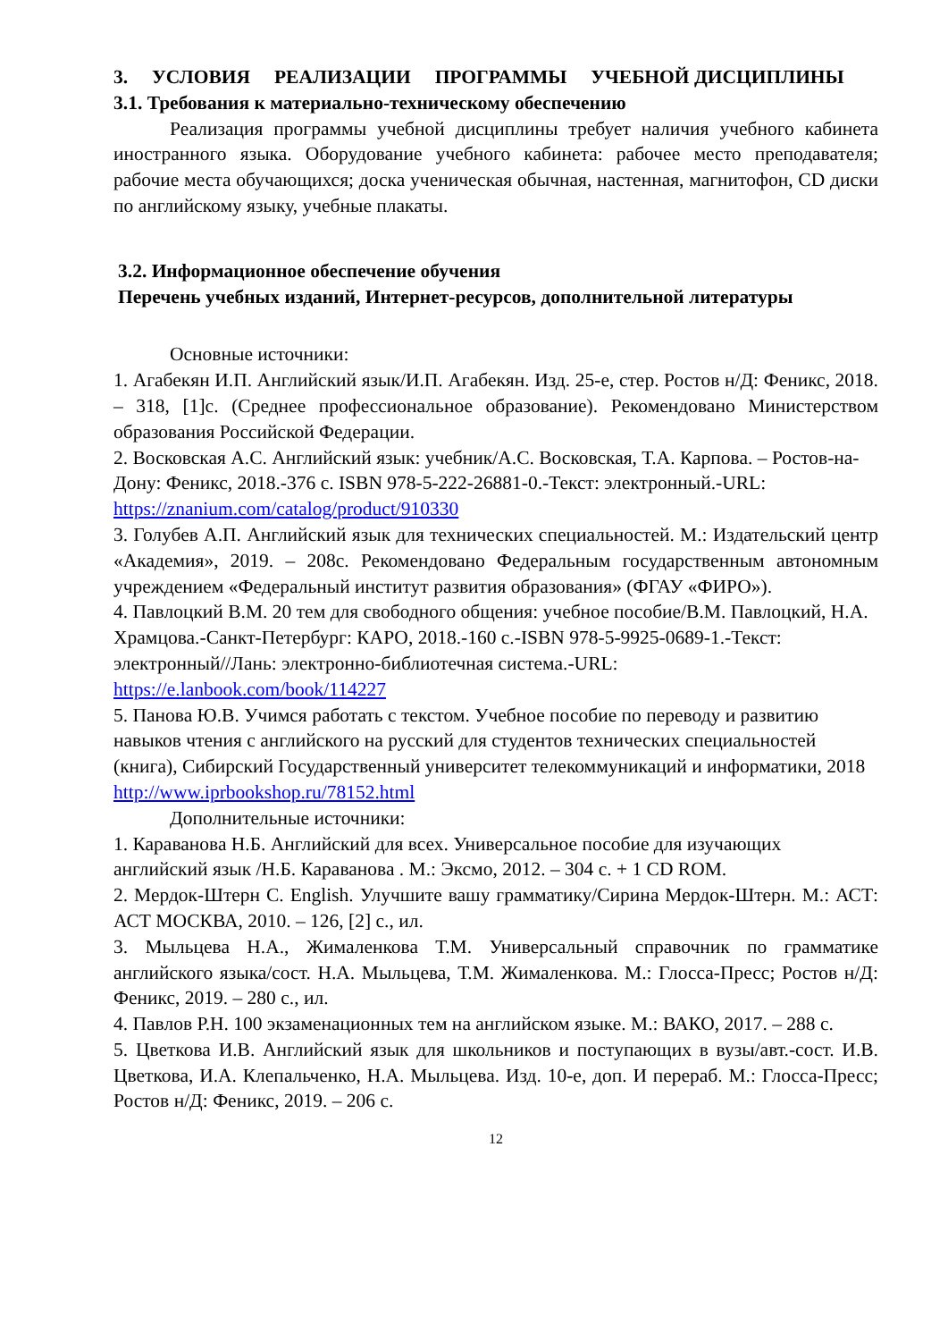3. УСЛОВИЯ РЕАЛИЗАЦИИ ПРОГРАММЫ УЧЕБНОЙ ДИСЦИПЛИНЫ
3.1. Требования к материально-техническому обеспечению
Реализация программы учебной дисциплины требует наличия учебного кабинета иностранного языка. Оборудование учебного кабинета: рабочее место преподавателя; рабочие места обучающихся; доска ученическая обычная, настенная, магнитофон, CD диски по английскому языку, учебные плакаты.
3.2. Информационное обеспечение обучения
Перечень учебных изданий, Интернет-ресурсов, дополнительной литературы
Основные источники:
1. Агабекян И.П. Английский язык/И.П. Агабекян. Изд. 25-е, стер. Ростов н/Д: Феникс, 2018. – 318, [1]с. (Среднее профессиональное образование). Рекомендовано Министерством образования Российской Федерации.
2. Восковская А.С. Английский язык: учебник/А.С. Восковская, Т.А. Карпова. – Ростов-на-Дону: Феникс, 2018.-376 с. ISBN 978-5-222-26881-0.-Текст: электронный.-URL: https://znanium.com/catalog/product/910330
3. Голубев А.П. Английский язык для технических специальностей. М.: Издательский центр «Академия», 2019. – 208с. Рекомендовано Федеральным государственным автономным учреждением «Федеральный институт развития образования» (ФГАУ «ФИРО»).
4. Павлоцкий В.М. 20 тем для свободного общения: учебное пособие/В.М. Павлоцкий, Н.А. Храмцова.-Санкт-Петербург: КАРО, 2018.-160 с.-ISBN 978-5-9925-0689-1.-Текст: электронный//Лань: электронно-библиотечная система.-URL: https://e.lanbook.com/book/114227
5. Панова Ю.В. Учимся работать с текстом. Учебное пособие по переводу и развитию навыков чтения с английского на русский для студентов технических специальностей (книга), Сибирский Государственный университет телекоммуникаций и информатики, 2018 http://www.iprbookshop.ru/78152.html
Дополнительные источники:
1. Караванова Н.Б. Английский для всех. Универсальное пособие для изучающих английский язык /Н.Б. Караванова . М.: Эксмо, 2012. – 304 с. + 1 CD ROM.
2. Мердок-Штерн С. English. Улучшите вашу грамматику/Сирина Мердок-Штерн. М.: АСТ: АСТ МОСКВА, 2010. – 126, [2] с., ил.
3. Мыльцева Н.А., Жималенкова Т.М. Универсальный справочник по грамматике английского языка/сост. Н.А. Мыльцева, Т.М. Жималенкова. М.: Глосса-Пресс; Ростов н/Д: Феникс, 2019. – 280 с., ил.
4. Павлов Р.Н. 100 экзаменационных тем на английском языке. М.: ВАКО, 2017. – 288 с.
5. Цветкова И.В. Английский язык для школьников и поступающих в вузы/авт.-сост. И.В. Цветкова, И.А. Клепальченко, Н.А. Мыльцева. Изд. 10-е, доп. И перераб. М.: Глосса-Пресс; Ростов н/Д: Феникс, 2019. – 206 с.
12